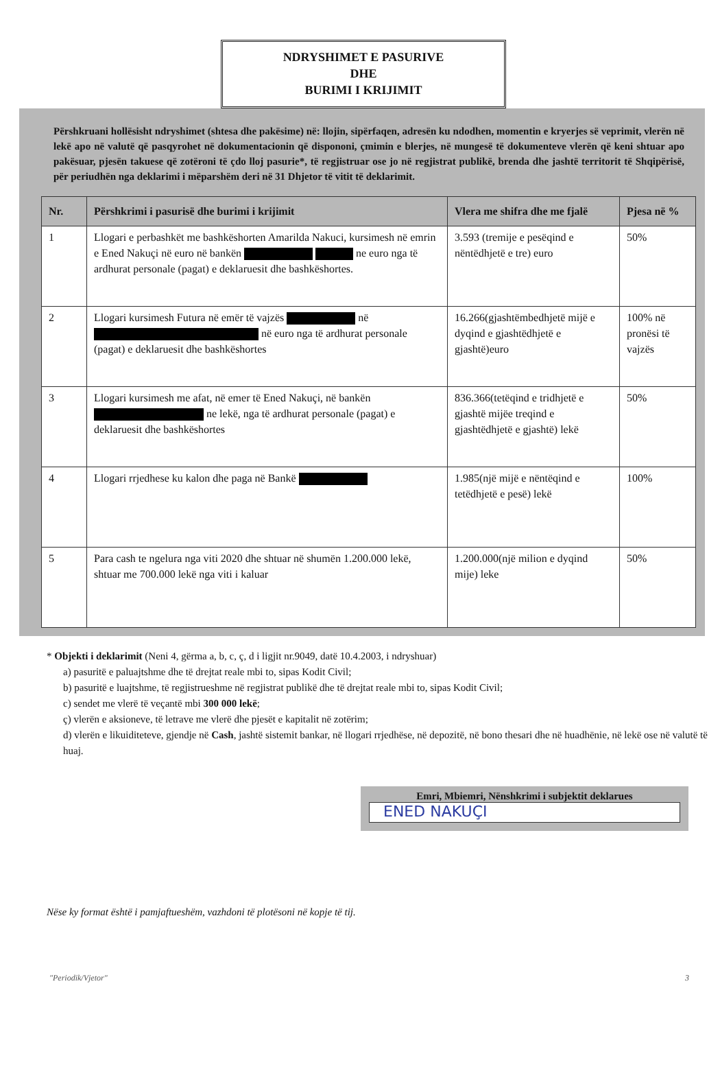NDRYSHIMET E PASURIVE
DHE
BURIMI I KRIJIMIT
Përshkruani hollësisht ndryshimet (shtesa dhe pakësime) në: llojin, sipërfaqen, adresën ku ndodhen, momentin e kryerjes së veprimit, vlerën në lekë apo në valutë që pasqyrohet në dokumentacionin që dispononi, çmimin e blerjes, në mungesë të dokumenteve vlerën që keni shtuar apo pakësuar, pjesën takuese që zotëroni të çdo lloj pasurie*, të regjistruar ose jo në regjistrat publikë, brenda dhe jashtë territorit të Shqipërisë, për periudhën nga deklarimi i mëparshëm deri në 31 Dhjetor të vitit të deklarimit.
| Nr. | Përshkrimi i pasurisë dhe burimi i krijimit | Vlera me shifra dhe me fjalë | Pjesa në % |
| --- | --- | --- | --- |
| 1 | Llogari e perbashkët me bashkëshorten Amarilda Nakuci, kursimesh në emrin e Ened Nakuçi në euro në bankën ne euro nga të ardhurat personale (pagat) e deklaruesit dhe bashkëshortes. | 3.593 (tremije e pesëqind e nëntëdhjetë e tre) euro | 50% |
| 2 | Llogari kursimesh Futura në emër të vajzës në në euro nga të ardhurat personale (pagat) e deklaruesit dhe bashkëshortes | 16.266(gjashtëmbedhjetë mijë e dyqind e gjashtëdhjetë e gjashtë)euro | 100% në pronësi të vajzës |
| 3 | Llogari kursimesh me afat, në emer të Ened Nakuçi, në bankën ne lekë, nga të ardhurat personale (pagat) e deklaruesit dhe bashkëshortes | 836.366(tetëqind e tridhjetë e gjashtë mijëe treqind e gjashtëdhjetë e gjashtë) lekë | 50% |
| 4 | Llogari rrjedhese ku kalon dhe paga në Bankë | 1.985(një mijë e nëntëqind e tetëdhjetë e pesë) lekë | 100% |
| 5 | Para cash te ngelura nga viti 2020 dhe shtuar në shumën 1.200.000 lekë, shtuar me 700.000 lekë nga viti i kaluar | 1.200.000(një milion e dyqind mije) leke | 50% |
* Objekti i deklarimit (Neni 4, gërma a, b, c, ç, d i ligjit nr.9049, datë 10.4.2003, i ndryshuar)
a) pasuritë e paluajtshme dhe të drejtat reale mbi to, sipas Kodit Civil;
b) pasuritë e luajtshme, të regjistrueshme në regjistrat publikë dhe të drejtat reale mbi to, sipas Kodit Civil;
c) sendet me vlerë të veçantë mbi 300 000 lekë;
ç) vlerën e aksioneve, të letrave me vlerë dhe pjesët e kapitalit në zotërim;
d) vlerën e likuiditeteve, gjendje në Cash, jashtë sistemit bankar, në llogari rrjedhëse, në depozitë, në bono thesari dhe në huadhënie, në lekë ose në valutë të huaj.
Emri, Mbiemri, Nënshkrimi i subjektit deklarues
ENED NAKUÇI
Nëse ky format është i pamjaftueshëm, vazhdoni të plotësoni në kopje të tij.
"Periodik/Vjetor" 3